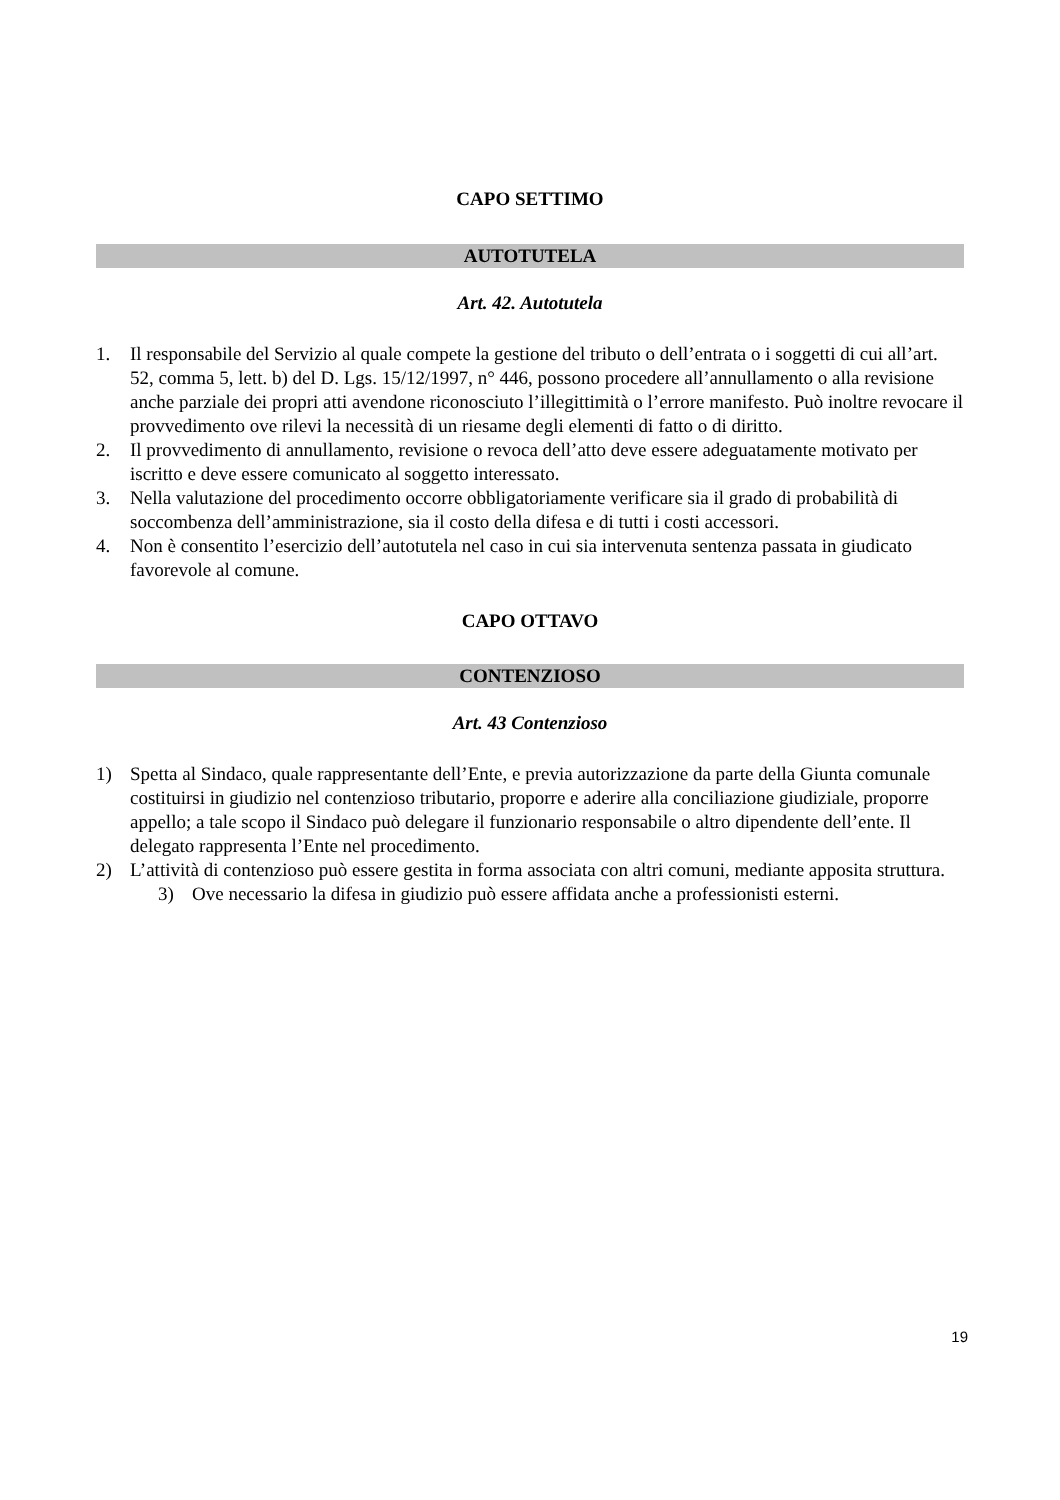CAPO SETTIMO
AUTOTUTELA
Art. 42. Autotutela
1. Il responsabile del Servizio al quale compete la gestione del tributo o dell’entrata o i soggetti di cui all’art. 52, comma 5, lett. b) del D. Lgs. 15/12/1997, n° 446, possono procedere all’annullamento o alla revisione anche parziale dei propri atti avendone riconosciuto l’illegittimità o l’errore manifesto. Può inoltre revocare il provvedimento ove rilevi la necessità di un riesame degli elementi di fatto o di diritto.
2. Il provvedimento di annullamento, revisione o revoca dell’atto deve essere adeguatamente motivato per iscritto e deve essere comunicato al soggetto interessato.
3. Nella valutazione del procedimento occorre obbligatoriamente verificare sia il grado di probabilità di soccombenza dell’amministrazione, sia il costo della difesa e di tutti i costi accessori.
4. Non è consentito l’esercizio dell’autotutela nel caso in cui sia intervenuta sentenza passata in giudicato favorevole al comune.
CAPO OTTAVO
CONTENZIOSO
Art. 43 Contenzioso
1) Spetta al Sindaco, quale rappresentante dell’Ente, e previa autorizzazione da parte della Giunta comunale costituirsi in giudizio nel contenzioso tributario, proporre e aderire alla conciliazione giudiziale, proporre appello; a tale scopo il Sindaco può delegare il funzionario responsabile o altro dipendente dell’ente. Il delegato rappresenta l’Ente nel procedimento.
2) L’attività di contenzioso può essere gestita in forma associata con altri comuni, mediante apposita struttura.
3) Ove necessario la difesa in giudizio può essere affidata anche a professionisti esterni.
19